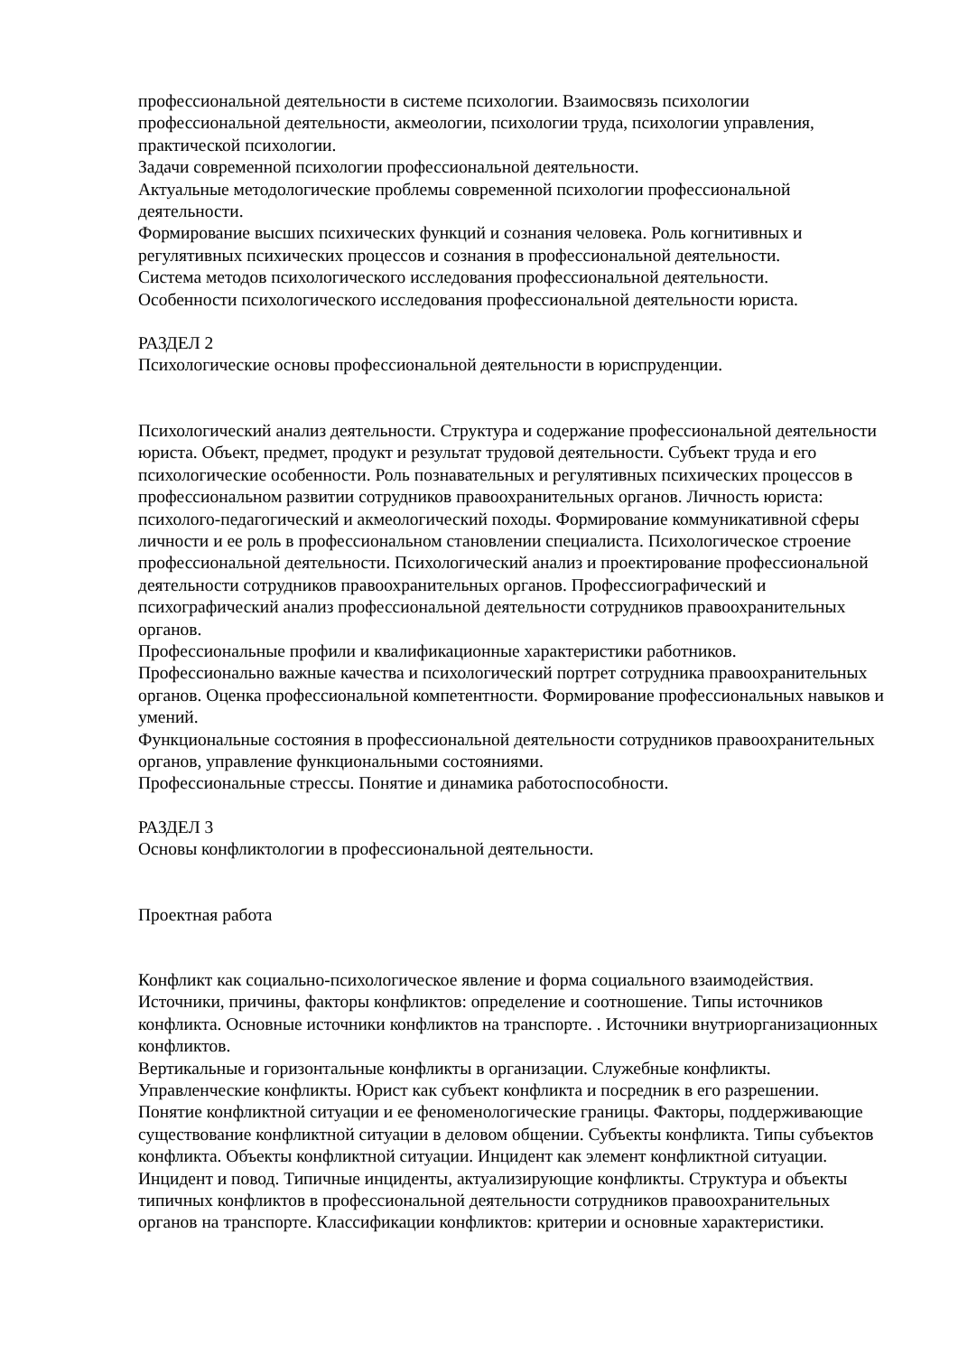профессиональной деятельности в системе психологии. Взаимосвязь психологии профессиональной деятельности, акмеологии, психологии труда, психологии управления, практической психологии.
Задачи современной психологии профессиональной деятельности.
Актуальные методологические проблемы современной психологии профессиональной деятельности.
Формирование высших психических функций и сознания человека. Роль когнитивных и регулятивных психических процессов и сознания в профессиональной деятельности.
Система методов психологического исследования профессиональной деятельности.
Особенности психологического исследования профессиональной деятельности юриста.
РАЗДЕЛ 2
Психологические основы профессиональной деятельности в юриспруденции.
Психологический анализ деятельности. Структура и содержание профессиональной деятельности юриста. Объект, предмет, продукт и результат трудовой деятельности. Субъект труда и его психологические особенности. Роль познавательных и регулятивных психических процессов в профессиональном развитии сотрудников правоохранительных органов. Личность юриста: психолого-педагогический и акмеологический походы. Формирование коммуникативной сферы личности и ее роль в профессиональном становлении специалиста. Психологическое строение профессиональной деятельности. Психологический анализ и проектирование профессиональной деятельности сотрудников правоохранительных органов. Профессиографический и психографический анализ профессиональной деятельности сотрудников правоохранительных органов.
Профессиональные профили и квалификационные характеристики работников.
Профессионально важные качества и психологический портрет сотрудника правоохранительных органов. Оценка профессиональной компетентности. Формирование профессиональных навыков и умений.
Функциональные состояния в профессиональной деятельности сотрудников правоохранительных органов, управление функциональными состояниями.
Профессиональные стрессы. Понятие и динамика работоспособности.
РАЗДЕЛ 3
Основы конфликтологии в профессиональной деятельности.
Проектная работа
Конфликт как социально-психологическое явление и форма социального взаимодействия. Источники, причины, факторы конфликтов: определение и соотношение. Типы источников конфликта. Основные источники конфликтов на транспорте. . Источники внутриорганизационных конфликтов.
Вертикальные и горизонтальные конфликты в организации. Служебные конфликты. Управленческие конфликты. Юрист как субъект конфликта и посредник в его разрешении. Понятие конфликтной ситуации и ее феноменологические границы. Факторы, поддерживающие существование конфликтной ситуации в деловом общении. Субъекты конфликта. Типы субъектов конфликта. Объекты конфликтной ситуации. Инцидент как элемент конфликтной ситуации. Инцидент и повод. Типичные инциденты, актуализирующие конфликты. Структура и объекты типичных конфликтов в профессиональной деятельности сотрудников правоохранительных органов на транспорте. Классификации конфликтов: критерии и основные характеристики.